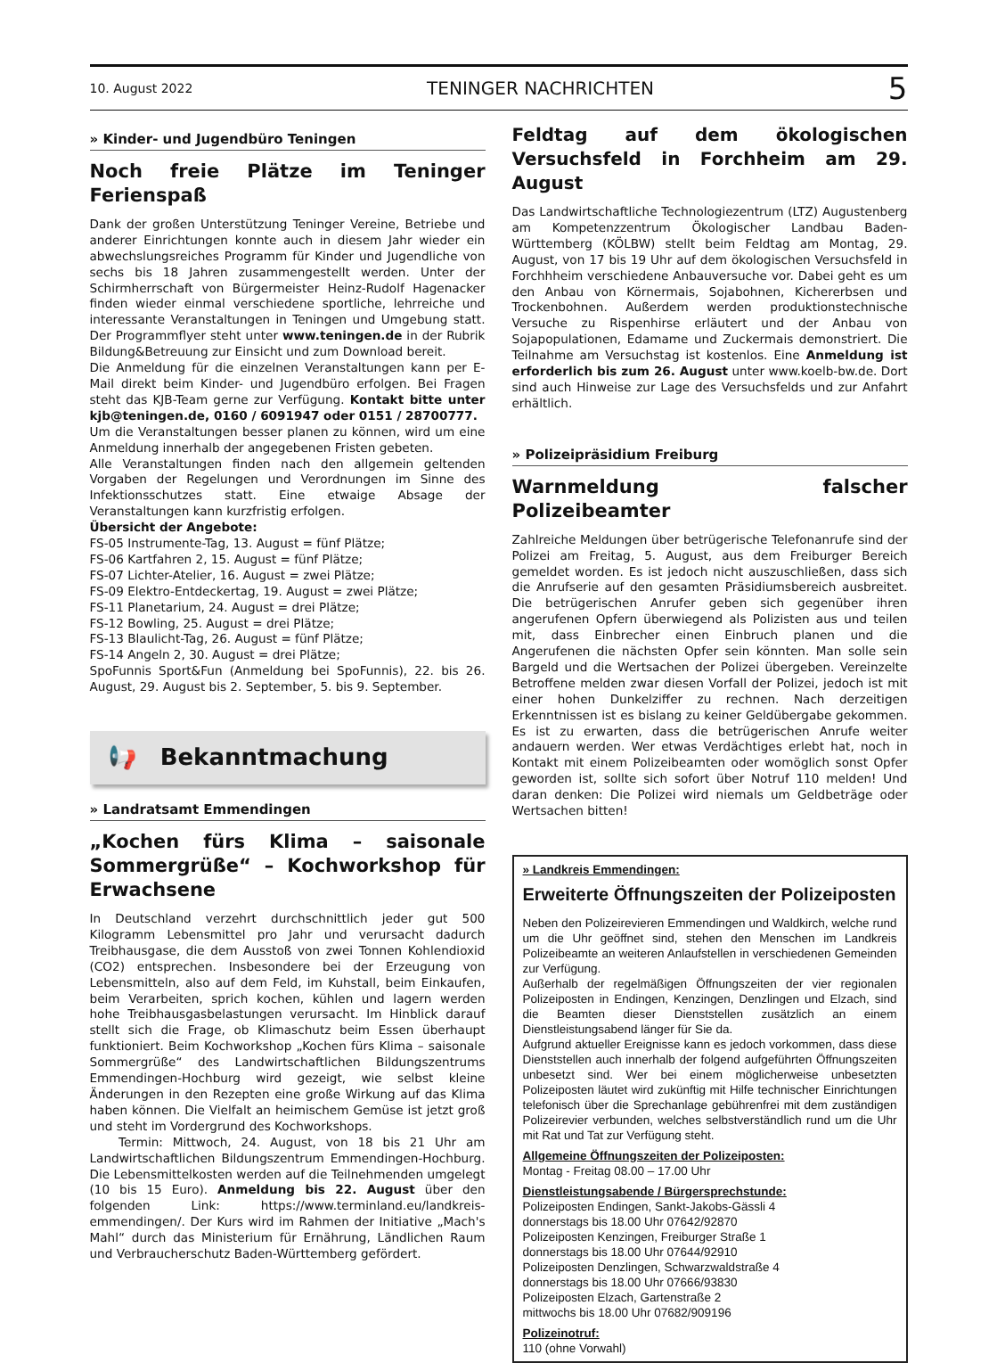10. August 2022 TENINGER NACHRICHTEN 5
» Kinder- und Jugendbüro Teningen
Noch freie Plätze im Teninger Ferienspaß
Dank der großen Unterstützung Teninger Vereine, Betriebe und anderer Einrichtungen konnte auch in diesem Jahr wieder ein abwechslungsreiches Programm für Kinder und Jugendliche von sechs bis 18 Jahren zusammengestellt werden. Unter der Schirmherrschaft von Bürgermeister Heinz-Rudolf Hagenacker finden wieder einmal verschiedene sportliche, lehrreiche und interessante Veranstaltungen in Teningen und Umgebung statt. Der Programmflyer steht unter www.teningen.de in der Rubrik Bildung&Betreuung zur Einsicht und zum Download bereit.
Die Anmeldung für die einzelnen Veranstaltungen kann per E-Mail direkt beim Kinder- und Jugendbüro erfolgen. Bei Fragen steht das KJB-Team gerne zur Verfügung. Kontakt bitte unter kjb@teningen.de, 0160 / 6091947 oder 0151 / 28700777.
Um die Veranstaltungen besser planen zu können, wird um eine Anmeldung innerhalb der angegebenen Fristen gebeten.
Alle Veranstaltungen finden nach den allgemein geltenden Vorgaben der Regelungen und Verordnungen im Sinne des Infektionsschutzes statt. Eine etwaige Absage der Veranstaltungen kann kurzfristig erfolgen.
Übersicht der Angebote:
FS-05 Instrumente-Tag, 13. August = fünf Plätze;
FS-06 Kartfahren 2, 15. August = fünf Plätze;
FS-07 Lichter-Atelier, 16. August = zwei Plätze;
FS-09 Elektro-Entdeckertag, 19. August = zwei Plätze;
FS-11 Planetarium, 24. August = drei Plätze;
FS-12 Bowling, 25. August = drei Plätze;
FS-13 Blaulicht-Tag, 26. August = fünf Plätze;
FS-14 Angeln 2, 30. August = drei Plätze;
SpoFunnis Sport&Fun (Anmeldung bei SpoFunnis), 22. bis 26. August, 29. August bis 2. September, 5. bis 9. September.
📢 Bekanntmachung
» Landratsamt Emmendingen
„Kochen fürs Klima – saisonale Sommergrüße“ – Kochworkshop für Erwachsene
In Deutschland verzehrt durchschnittlich jeder gut 500 Kilogramm Lebensmittel pro Jahr und verursacht dadurch Treibhausgase, die dem Ausstoß von zwei Tonnen Kohlendioxid (CO2) entsprechen. Insbesondere bei der Erzeugung von Lebensmitteln, also auf dem Feld, im Kuhstall, beim Einkaufen, beim Verarbeiten, sprich kochen, kühlen und lagern werden hohe Treibhausgasbelastungen verursacht. Im Hinblick darauf stellt sich die Frage, ob Klimaschutz beim Essen überhaupt funktioniert. Beim Kochworkshop „Kochen fürs Klima – saisonale Sommergrüße“ des Landwirtschaftlichen Bildungszentrums Emmendingen-Hochburg wird gezeigt, wie selbst kleine Änderungen in den Rezepten eine große Wirkung auf das Klima haben können. Die Vielfalt an heimischem Gemüse ist jetzt groß und steht im Vordergrund des Kochworkshops.
Termin: Mittwoch, 24. August, von 18 bis 21 Uhr am Landwirtschaftlichen Bildungszentrum Emmendingen-Hochburg. Die Lebensmittelkosten werden auf die Teilnehmenden umgelegt (10 bis 15 Euro). Anmeldung bis 22. August über den folgenden Link: https://www.terminland.eu/landkreis-emmendingen/. Der Kurs wird im Rahmen der Initiative „Mach's Mahl“ durch das Ministerium für Ernährung, Ländlichen Raum und Verbraucherschutz Baden-Württemberg gefördert.
Feldtag auf dem ökologischen Versuchsfeld in Forchheim am 29. August
Das Landwirtschaftliche Technologiezentrum (LTZ) Augustenberg am Kompetenzzentrum Ökologischer Landbau Baden-Württemberg (KÖLBW) stellt beim Feldtag am Montag, 29. August, von 17 bis 19 Uhr auf dem ökologischen Versuchsfeld in Forchhheim verschiedene Anbauversuche vor. Dabei geht es um den Anbau von Körnermais, Sojabohnen, Kichererbsen und Trockenbohnen. Außerdem werden produktionstechnische Versuche zu Rispenhirse erläutert und der Anbau von Sojapopulationen, Edamame und Zuckermais demonstriert. Die Teilnahme am Versuchstag ist kostenlos. Eine Anmeldung ist erforderlich bis zum 26. August unter www.koelb-bw.de. Dort sind auch Hinweise zur Lage des Versuchsfelds und zur Anfahrt erhältlich.
» Polizeipräsidium Freiburg
Warnmeldung falscher Polizeibeamter
Zahlreiche Meldungen über betrügerische Telefonanrufe sind der Polizei am Freitag, 5. August, aus dem Freiburger Bereich gemeldet worden. Es ist jedoch nicht auszuschließen, dass sich die Anrufserie auf den gesamten Präsidiumsbereich ausbreitet. Die betrügerischen Anrufer geben sich gegenüber ihren angerufenen Opfern überwiegend als Polizisten aus und teilen mit, dass Einbrecher einen Einbruch planen und die Angerufenen die nächsten Opfer sein könnten. Man solle sein Bargeld und die Wertsachen der Polizei übergeben. Vereinzelte Betroffene melden zwar diesen Vorfall der Polizei, jedoch ist mit einer hohen Dunkelziffer zu rechnen. Nach derzeitigen Erkenntnissen ist es bislang zu keiner Geldübergabe gekommen. Es ist zu erwarten, dass die betrügerischen Anrufe weiter andauern werden. Wer etwas Verdächtiges erlebt hat, noch in Kontakt mit einem Polizeibeamten oder womöglich sonst Opfer geworden ist, sollte sich sofort über Notruf 110 melden! Und daran denken: Die Polizei wird niemals um Geldbeträge oder Wertsachen bitten!
» Landkreis Emmendingen:
Erweiterte Öffnungszeiten der Polizeiposten
Neben den Polizeirevieren Emmendingen und Waldkirch, welche rund um die Uhr geöffnet sind, stehen den Menschen im Landkreis Polizeibeamte an weiteren Anlaufstellen in verschiedenen Gemeinden zur Verfügung.
Außerhalb der regelmäßigen Öffnungszeiten der vier regionalen Polizeiposten in Endingen, Kenzingen, Denzlingen und Elzach, sind die Beamten dieser Dienststellen zusätzlich an einem Dienstleistungsabend länger für Sie da.
Aufgrund aktueller Ereignisse kann es jedoch vorkommen, dass diese Dienststellen auch innerhalb der folgend aufgeführten Öffnungszeiten unbesetzt sind. Wer bei einem möglicherweise unbesetzten Polizeiposten läutet wird zukünftig mit Hilfe technischer Einrichtungen telefonisch über die Sprechanlage gebührenfrei mit dem zuständigen Polizeirevier verbunden, welches selbstverständlich rund um die Uhr mit Rat und Tat zur Verfügung steht.
Allgemeine Öffnungszeiten der Polizeiposten:
Montag - Freitag 08.00 – 17.00 Uhr
Dienstleistungsabende / Bürgersprechstunde:
Polizeiposten Endingen, Sankt-Jakobs-Gässli 4
donnerstags bis 18.00 Uhr 07642/92870
Polizeiposten Kenzingen, Freiburger Straße 1
donnerstags bis 18.00 Uhr 07644/92910
Polizeiposten Denzlingen, Schwarzwaldstraße 4
donnerstags bis 18.00 Uhr 07666/93830
Polizeiposten Elzach, Gartenstraße 2
mittwochs bis 18.00 Uhr 07682/909196
Polizeinotruf:
110 (ohne Vorwahl)